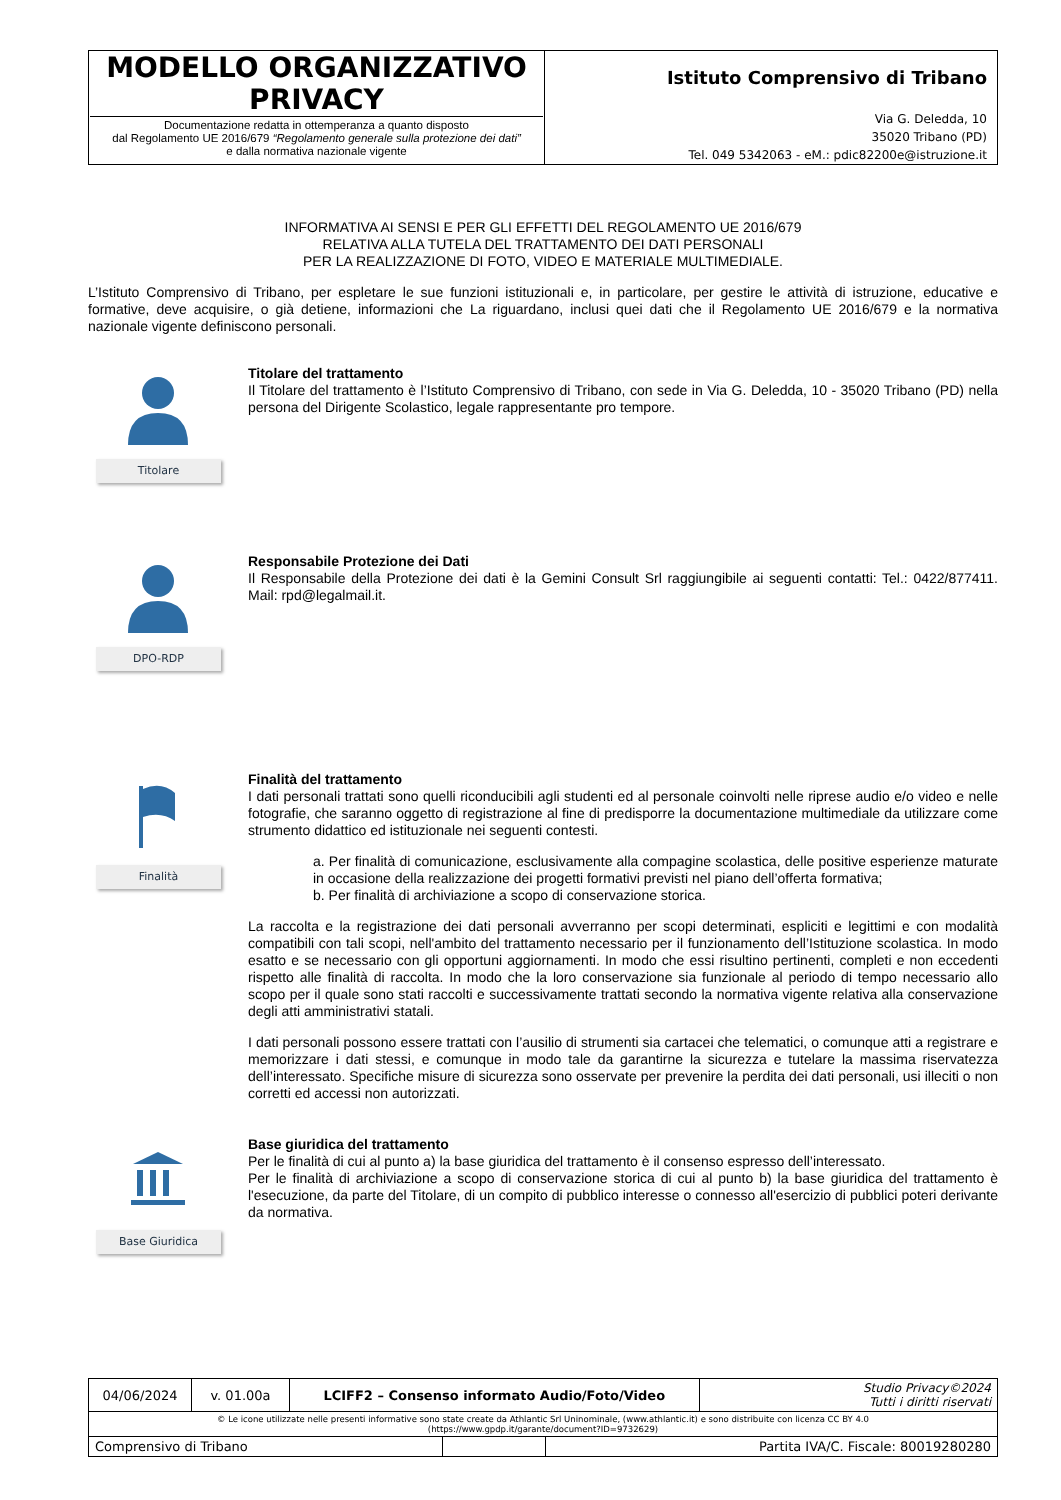| MODELLO ORGANIZZATIVO PRIVACY Documentazione redatta in ottemperanza a quanto disposto dal Regolamento UE 2016/679 “Regolamento generale sulla protezione dei dati” e dalla normativa nazionale vigente | Istituto Comprensivo di Tribano Via G. Deledda, 10 35020 Tribano (PD) Tel. 049 5342063 - eM.: pdic82200e@istruzione.it |
INFORMATIVA AI SENSI E PER GLI EFFETTI DEL REGOLAMENTO UE 2016/679
RELATIVA ALLA TUTELA DEL TRATTAMENTO DEI DATI PERSONALI
PER LA REALIZZAZIONE DI FOTO, VIDEO E MATERIALE MULTIMEDIALE.
L’Istituto Comprensivo di Tribano, per espletare le sue funzioni istituzionali e, in particolare, per gestire le attività di istruzione, educative e formative, deve acquisire, o già detiene, informazioni che La riguardano, inclusi quei dati che il Regolamento UE 2016/679 e la normativa nazionale vigente definiscono personali.
Titolare
Titolare del trattamento
Il Titolare del trattamento è l’Istituto Comprensivo di Tribano, con sede in Via G. Deledda, 10 - 35020 Tribano (PD) nella persona del Dirigente Scolastico, legale rappresentante pro tempore.
DPO-RDP
Responsabile Protezione dei Dati
Il Responsabile della Protezione dei dati è la Gemini Consult Srl raggiungibile ai seguenti contatti: Tel.: 0422/877411. Mail: rpd@legalmail.it.
Finalità
Finalità del trattamento
I dati personali trattati sono quelli riconducibili agli studenti ed al personale coinvolti nelle riprese audio e/o video e nelle fotografie, che saranno oggetto di registrazione al fine di predisporre la documentazione multimediale da utilizzare come strumento didattico ed istituzionale nei seguenti contesti.
a. Per finalità di comunicazione, esclusivamente alla compagine scolastica, delle positive esperienze maturate in occasione della realizzazione dei progetti formativi previsti nel piano dell’offerta formativa;
b. Per finalità di archiviazione a scopo di conservazione storica.
La raccolta e la registrazione dei dati personali avverranno per scopi determinati, espliciti e legittimi e con modalità compatibili con tali scopi, nell'ambito del trattamento necessario per il funzionamento dell’Istituzione scolastica. In modo esatto e se necessario con gli opportuni aggiornamenti. In modo che essi risultino pertinenti, completi e non eccedenti rispetto alle finalità di raccolta. In modo che la loro conservazione sia funzionale al periodo di tempo necessario allo scopo per il quale sono stati raccolti e successivamente trattati secondo la normativa vigente relativa alla conservazione degli atti amministrativi statali.
I dati personali possono essere trattati con l’ausilio di strumenti sia cartacei che telematici, o comunque atti a registrare e memorizzare i dati stessi, e comunque in modo tale da garantirne la sicurezza e tutelare la massima riservatezza dell’interessato. Specifiche misure di sicurezza sono osservate per prevenire la perdita dei dati personali, usi illeciti o non corretti ed accessi non autorizzati.
Base Giuridica
Base giuridica del trattamento
Per le finalità di cui al punto a) la base giuridica del trattamento è il consenso espresso dell’interessato.
Per le finalità di archiviazione a scopo di conservazione storica di cui al punto b) la base giuridica del trattamento è l'esecuzione, da parte del Titolare, di un compito di pubblico interesse o connesso all'esercizio di pubblici poteri derivante da normativa.
| 04/06/2024 | v. 01.00a | LCIFF2 – Consenso informato Audio/Foto/Video | | | Studio Privacy©2024 Tutti i diritti riservati |
| © Le icone utilizzate nelle presenti informative sono state create da Athlantic Srl Uninominale, (www.athlantic.it) e sono distribuite con licenza CC BY 4.0 (https://www.gpdp.it/garante/document?ID=9732629) | | | | | |
| Comprensivo di Tribano | | | | Partita IVA/C. Fiscale: 80019280280 | |